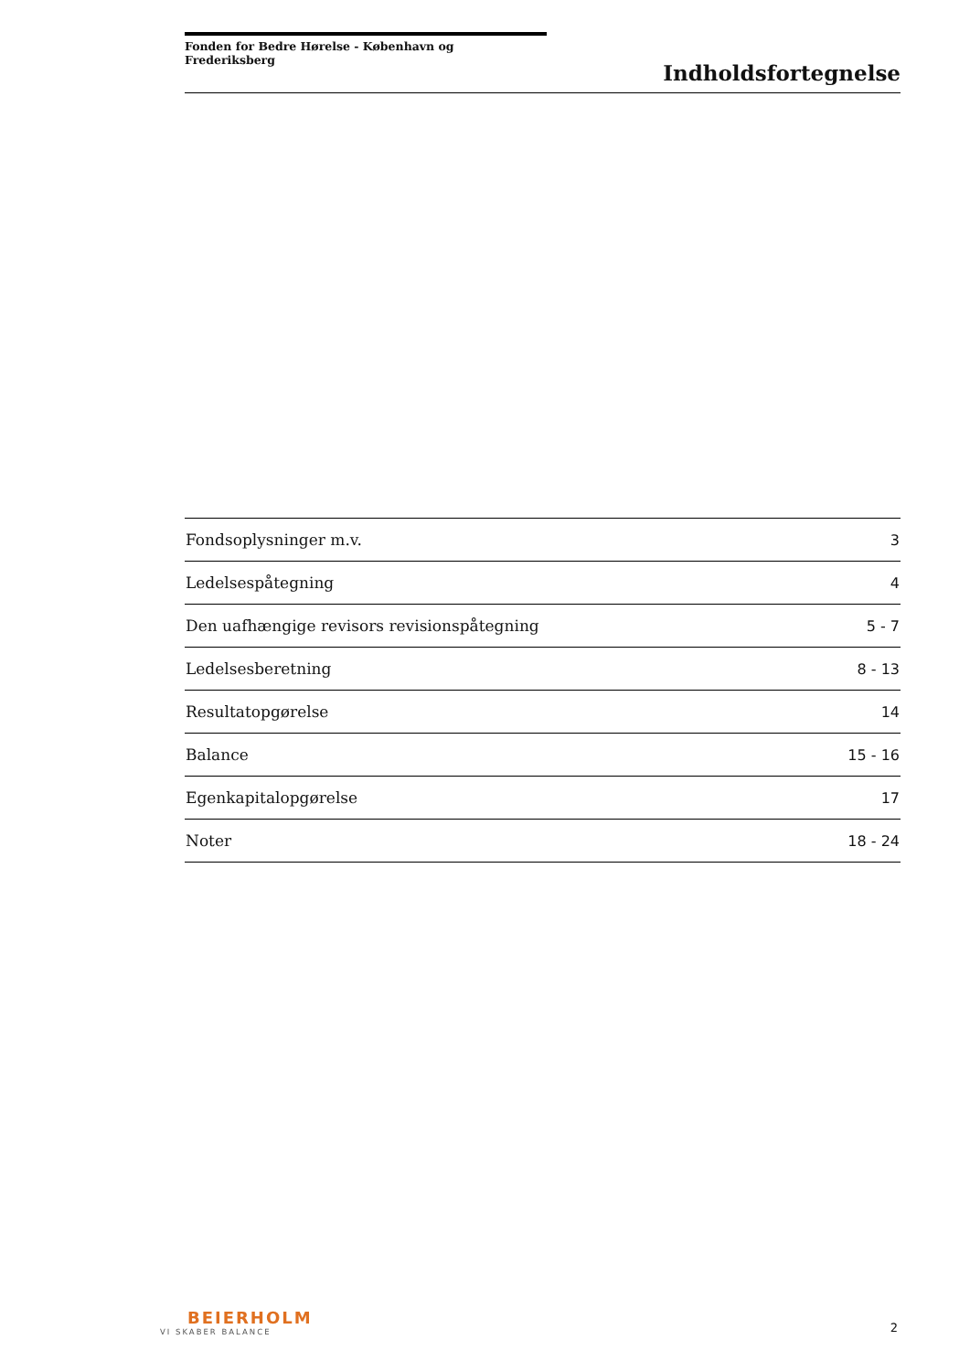Fonden for Bedre Hørelse - København og Frederiksberg
Indholdsfortegnelse
| Fondsoplysninger m.v. | 3 |
| Ledelsespåtegning | 4 |
| Den uafhængige revisors revisionspåtegning | 5 - 7 |
| Ledelsesberetning | 8 - 13 |
| Resultatopgørelse | 14 |
| Balance | 15 - 16 |
| Egenkapitalopgørelse | 17 |
| Noter | 18 - 24 |
BEIERHOLM
VI SKABER BALANCE
2